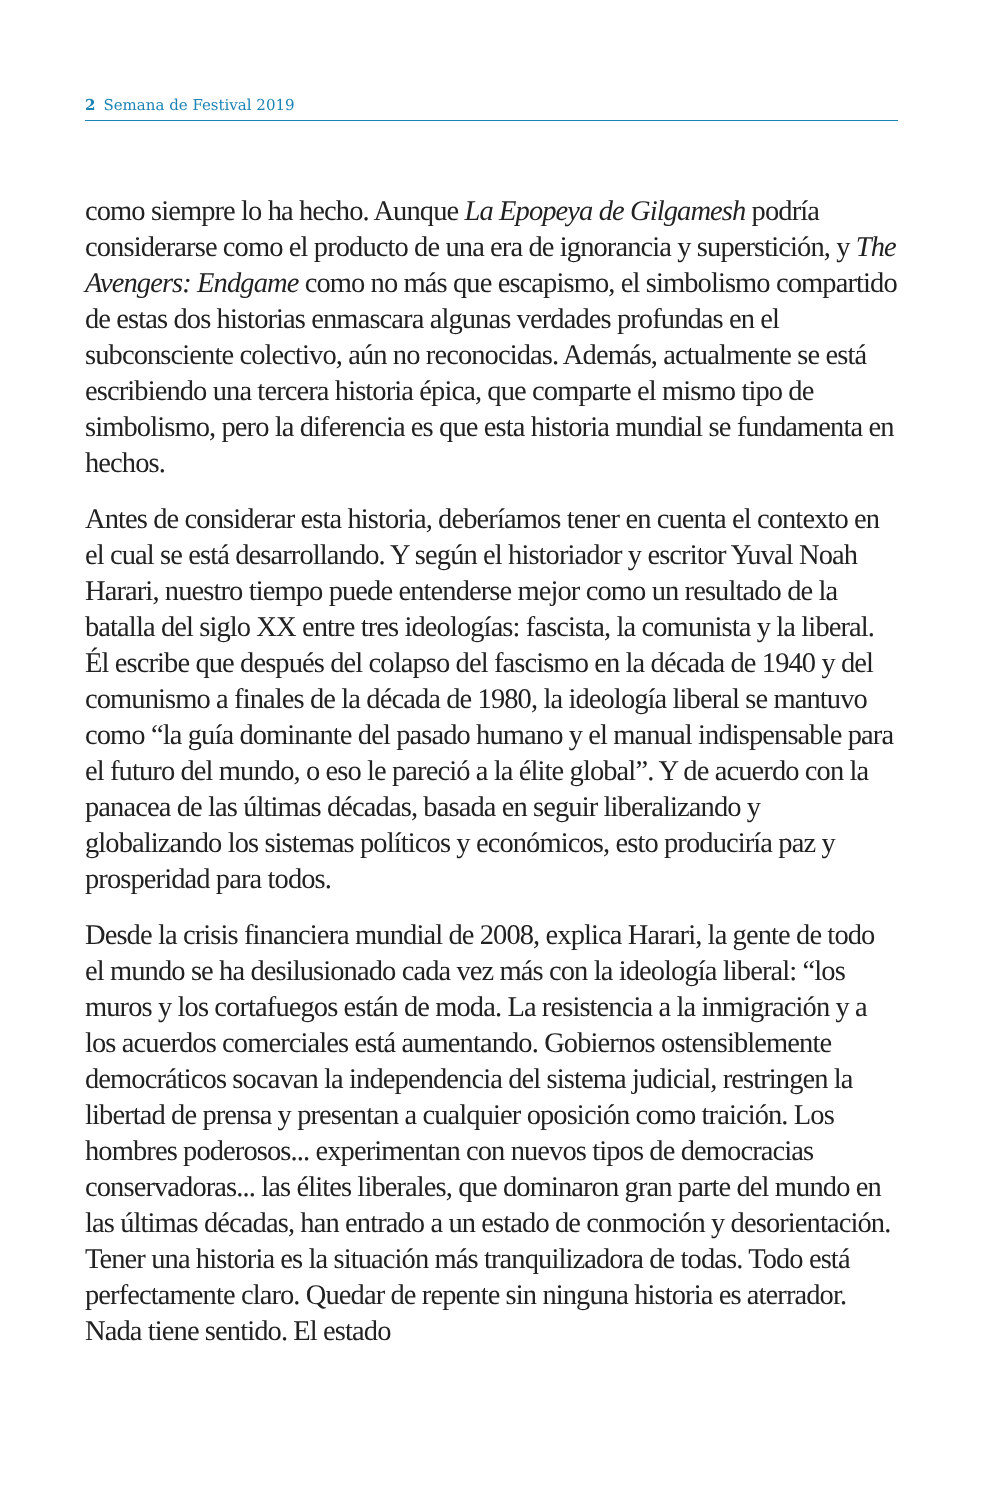2 Semana de Festival 2019
como siempre lo ha hecho. Aunque La Epopeya de Gilgamesh podría considerarse como el producto de una era de ignorancia y superstición, y The Avengers: Endgame como no más que escapismo, el simbolismo compartido de estas dos historias enmascara algunas verdades profundas en el subconsciente colectivo, aún no reconocidas. Además, actualmente se está escribiendo una tercera historia épica, que comparte el mismo tipo de simbolismo, pero la diferencia es que esta historia mundial se fundamenta en hechos.
Antes de considerar esta historia, deberíamos tener en cuenta el contexto en el cual se está desarrollando. Y según el historiador y escritor Yuval Noah Harari, nuestro tiempo puede entenderse mejor como un resultado de la batalla del siglo XX entre tres ideologías: fascista, la comunista y la liberal. Él escribe que después del colapso del fascismo en la década de 1940 y del comunismo a finales de la década de 1980, la ideología liberal se mantuvo como “la guía dominante del pasado humano y el manual indispensable para el futuro del mundo, o eso le pareció a la élite global”. Y de acuerdo con la panacea de las últimas décadas, basada en seguir liberalizando y globalizando los sistemas políticos y económicos, esto produciría paz y prosperidad para todos.
Desde la crisis financiera mundial de 2008, explica Harari, la gente de todo el mundo se ha desilusionado cada vez más con la ideología liberal: “los muros y los cortafuegos están de moda. La resistencia a la inmigración y a los acuerdos comerciales está aumentando. Gobiernos ostensiblemente democráticos socavan la independencia del sistema judicial, restringen la libertad de prensa y presentan a cualquier oposición como traición. Los hombres poderosos... experimentan con nuevos tipos de democracias conservadoras... las élites liberales, que dominaron gran parte del mundo en las últimas décadas, han entrado a un estado de conmoción y desorientación. Tener una historia es la situación más tranquilizadora de todas. Todo está perfectamente claro. Quedar de repente sin ninguna historia es aterrador. Nada tiene sentido. El estado